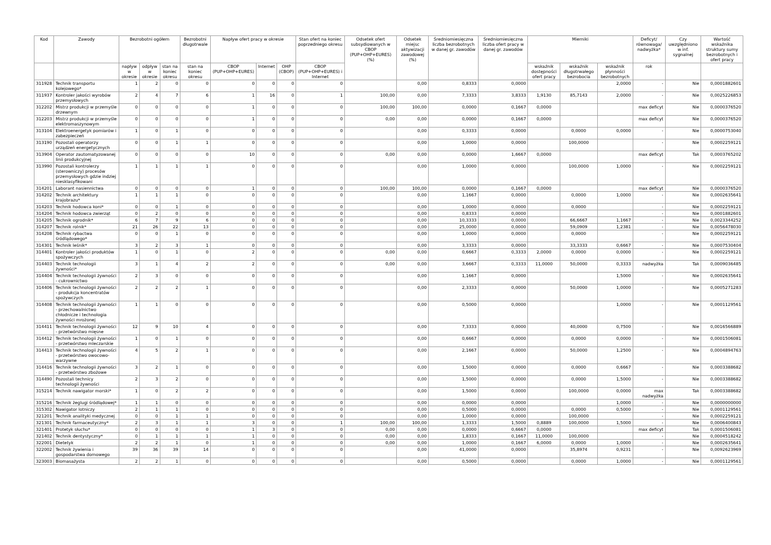| Kod | Zawody | Bezrobotni ogółem | | | Bezrobotni długotrwale | Napływ ofert pracy w okresie | | | Stan ofert na koniec poprzedniego okresu | Odsetek ofert subsydiowanych w CBOP (PUP+OHP+EURES) (%) | Odsetek miejsc aktywizacji zawodowej (%) | Średniomiesięczna liczba bezrobotnych w danej gr. zawodów | Średniomiesięczna liczba ofert pracy w danej gr. zawodów | Mierniki | | | Deficyt/ równowaga/ nadwyżka* | Czy uwzględniono w inf. sygnalnej | Wartość wskaźnika struktury sumy bezrobotnych i ofert pracy |
| --- | --- | --- | --- | --- | --- | --- | --- | --- | --- | --- | --- | --- | --- | --- | --- | --- | --- | --- | --- |
| | | napływ w okresie | odpływ w okresie | stan na koniec okresu | stan na koniec okresu | CBOP (PUP+OHP+EURES) | Internet | OHP (CBOP) | CBOP (PUP+OHP+EURES) i Internet | | | | | wskaźnik dostępności ofert pracy | wskaźnik długotrwałego bezrobocia | wskaźnik płynności bezrobotnych | rok | | |
| 311928 | Technik transportu kolejowego* | 1 | 2 | 0 | 0 | 0 | 0 | 0 | 0 | | 0,00 | 0,8333 | 0,0000 | | | 2,0000 | - | Nie | 0,0001882601 |
| 311937 | Kontroler jakości wyrobów przemysłowych | 2 | 4 | 7 | 6 | 1 | 16 | 0 | 1 | 100,00 | 0,00 | 7,3333 | 3,8333 | 1,9130 | 85,7143 | 2,0000 | - | Nie | 0,0025226853 |
| 312202 | Mistrz produkcji w przemyśle drzewnym | 0 | 0 | 0 | 0 | 1 | 0 | 0 | 0 | 100,00 | 100,00 | 0,0000 | 0,1667 | 0,0000 | | | max deficyt | Nie | 0,0000376520 |
| 312203 | Mistrz produkcji w przemyśle elektromaszynowym | 0 | 0 | 0 | 0 | 1 | 0 | 0 | 0 | 0,00 | 0,00 | 0,0000 | 0,1667 | 0,0000 | | | max deficyt | Nie | 0,0000376520 |
| 313104 | Elektroenergetyk pomiarów i zabezpieczeń | 1 | 0 | 1 | 0 | 0 | 0 | 0 | 0 | | 0,00 | 0,3333 | 0,0000 | | 0,0000 | 0,0000 | - | Nie | 0,0000753040 |
| 313190 | Pozostali operatorzy urządzeń energetycznych | 0 | 0 | 1 | 1 | 0 | 0 | 0 | 0 | | 0,00 | 1,0000 | 0,0000 | | 100,0000 | | - | Nie | 0,0002259121 |
| 313904 | Operator zautomatyzowanej linii produkcyjnej | 0 | 0 | 0 | 0 | 10 | 0 | 0 | 0 | 0,00 | 0,00 | 0,0000 | 1,6667 | 0,0000 | | | max deficyt | Tak | 0,0003765202 |
| 313990 | Pozostali kontrolerzy (sterowniczy) procesów przemysłowych gdzie indziej niesklasyfikowani | 1 | 1 | 1 | 1 | 0 | 0 | 0 | 0 | | 0,00 | 1,0000 | 0,0000 | | 100,0000 | 1,0000 | - | Nie | 0,0002259121 |
| 314201 | Laborant nasiennictwa | 0 | 0 | 0 | 0 | 1 | 0 | 0 | 0 | 100,00 | 100,00 | 0,0000 | 0,1667 | 0,0000 | | | max deficyt | Nie | 0,0000376520 |
| 314202 | Technik architektury krajobrazu* | 1 | 1 | 1 | 0 | 0 | 0 | 0 | 0 | | 0,00 | 1,1667 | 0,0000 | | 0,0000 | 1,0000 | - | Nie | 0,0002635641 |
| 314203 | Technik hodowca koni* | 0 | 0 | 1 | 0 | 0 | 0 | 0 | 0 | | 0,00 | 1,0000 | 0,0000 | | 0,0000 | | - | Nie | 0,0002259121 |
| 314204 | Technik hodowca zwierząt | 0 | 2 | 0 | 0 | 0 | 0 | 0 | 0 | | 0,00 | 0,8333 | 0,0000 | | | | - | Nie | 0,0001882601 |
| 314205 | Technik ogrodnik* | 6 | 7 | 9 | 6 | 0 | 0 | 0 | 0 | | 0,00 | 10,3333 | 0,0000 | | 66,6667 | 1,1667 | - | Nie | 0,0023344252 |
| 314207 | Technik rolnik* | 21 | 26 | 22 | 13 | 0 | 0 | 0 | 0 | | 0,00 | 25,0000 | 0,0000 | | 59,0909 | 1,2381 | - | Nie | 0,0056478030 |
| 314208 | Technik rybactwa śródlądowego* | 0 | 0 | 1 | 0 | 0 | 0 | 0 | 0 | | 0,00 | 1,0000 | 0,0000 | | 0,0000 | | - | Nie | 0,0002259121 |
| 314301 | Technik leśnik* | 3 | 2 | 3 | 1 | 0 | 0 | 0 | 0 | | 0,00 | 3,3333 | 0,0000 | | 33,3333 | 0,6667 | - | Nie | 0,0007530404 |
| 314401 | Kontroler jakości produktów spożywczych | 1 | 0 | 1 | 0 | 2 | 0 | 0 | 0 | 0,00 | 0,00 | 0,6667 | 0,3333 | 2,0000 | 0,0000 | 0,0000 | - | Nie | 0,0002259121 |
| 314403 | Technik technologii żywności* | 3 | 1 | 4 | 2 | 2 | 0 | 0 | 0 | 0,00 | 0,00 | 3,6667 | 0,3333 | 11,0000 | 50,0000 | 0,3333 | nadwyżka | Tak | 0,0009036485 |
| 314404 | Technik technologii żywności - cukrownictwo | 2 | 3 | 0 | 0 | 0 | 0 | 0 | 0 | | 0,00 | 1,1667 | 0,0000 | | | 1,5000 | - | Nie | 0,0002635641 |
| 314406 | Technik technologii żywności - produkcja koncentratów spożywczych | 2 | 2 | 2 | 1 | 0 | 0 | 0 | 0 | | 0,00 | 2,3333 | 0,0000 | | 50,0000 | 1,0000 | - | Nie | 0,0005271283 |
| 314408 | Technik technologii żywności - przechowalnictwo chłodnicze i technologia żywności mrożonej | 1 | 1 | 0 | 0 | 0 | 0 | 0 | 0 | | 0,00 | 0,5000 | 0,0000 | | | 1,0000 | - | Nie | 0,0001129561 |
| 314411 | Technik technologii żywności - przetwórstwo mięsne | 12 | 9 | 10 | 4 | 0 | 0 | 0 | 0 | | 0,00 | 7,3333 | 0,0000 | | 40,0000 | 0,7500 | - | Nie | 0,0016566889 |
| 314412 | Technik technologii żywności - przetwórstwo mleczarskie | 1 | 0 | 1 | 0 | 0 | 0 | 0 | 0 | | 0,00 | 0,6667 | 0,0000 | | 0,0000 | 0,0000 | - | Nie | 0,0001506081 |
| 314413 | Technik technologii żywności - przetwórstwo owocowo-warzywne | 4 | 5 | 2 | 1 | 0 | 0 | 0 | 0 | | 0,00 | 2,1667 | 0,0000 | | 50,0000 | 1,2500 | - | Nie | 0,0004894763 |
| 314416 | Technik technologii żywności - przetwórstwo zbożowe | 3 | 2 | 1 | 0 | 0 | 0 | 0 | 0 | | 0,00 | 1,5000 | 0,0000 | | 0,0000 | 0,6667 | - | Nie | 0,0003388682 |
| 314490 | Pozostali technicy technologii żywności | 2 | 3 | 2 | 0 | 0 | 0 | 0 | 0 | | 0,00 | 1,5000 | 0,0000 | | 0,0000 | 1,5000 | - | Nie | 0,0003388682 |
| 315214 | Technik nawigator morski* | 1 | 0 | 2 | 2 | 0 | 0 | 0 | 0 | | 0,00 | 1,5000 | 0,0000 | | 100,0000 | 0,0000 | max nadwyżka | Tak | 0,0003388682 |
| 315216 | Technik żeglugi śródlądowej* | 1 | 1 | 0 | 0 | 0 | 0 | 0 | 0 | | 0,00 | 0,0000 | 0,0000 | | | 1,0000 | - | Nie | 0,0000000000 |
| 315302 | Nawigator lotniczy | 2 | 1 | 1 | 0 | 0 | 0 | 0 | 0 | | 0,00 | 0,5000 | 0,0000 | | 0,0000 | 0,5000 | - | Nie | 0,0001129561 |
| 321201 | Technik analityki medycznej | 0 | 0 | 1 | 1 | 0 | 0 | 0 | 0 | | 0,00 | 1,0000 | 0,0000 | | 100,0000 | | - | Nie | 0,0002259121 |
| 321301 | Technik farmaceutyczny* | 2 | 3 | 1 | 1 | 3 | 0 | 0 | 1 | 100,00 | 100,00 | 1,3333 | 1,5000 | 0,8889 | 100,0000 | 1,5000 | - | Nie | 0,0006400843 |
| 321401 | Protetyk słuchu* | 0 | 0 | 0 | 0 | 1 | 3 | 0 | 0 | 0,00 | 0,00 | 0,0000 | 0,6667 | 0,0000 | | | max deficyt | Tak | 0,0001506081 |
| 321402 | Technik dentystyczny* | 0 | 1 | 1 | 1 | 1 | 0 | 0 | 0 | 0,00 | 0,00 | 1,8333 | 0,1667 | 11,0000 | 100,0000 | | - | Nie | 0,0004518242 |
| 322001 | Dietetyk | 2 | 2 | 1 | 0 | 1 | 0 | 0 | 0 | 0,00 | 0,00 | 1,0000 | 0,1667 | 6,0000 | 0,0000 | 1,0000 | - | Nie | 0,0002635641 |
| 322002 | Technik żywienia i gospodarstwa domowego | 39 | 36 | 39 | 14 | 0 | 0 | 0 | 0 | | 0,00 | 41,0000 | 0,0000 | | 35,8974 | 0,9231 | - | Nie | 0,0092623969 |
| 323003 | Biomasażysta | 2 | 2 | 1 | 0 | 0 | 0 | 0 | 0 | | 0,00 | 0,5000 | 0,0000 | | 0,0000 | 1,0000 | - | Nie | 0,0001129561 |